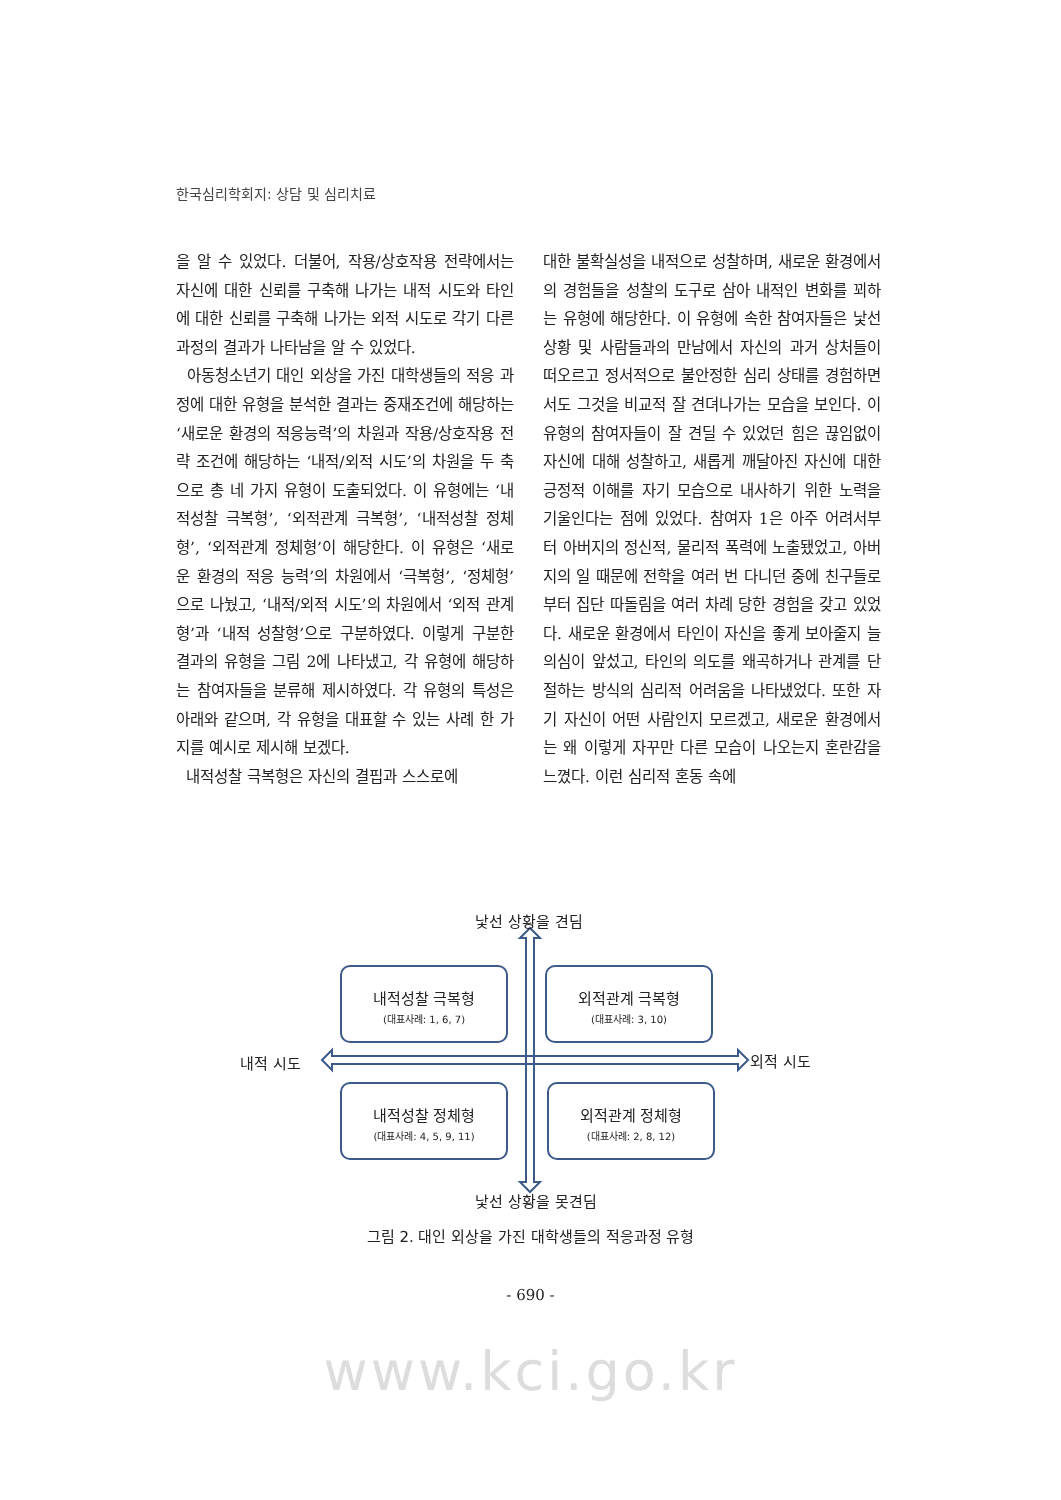한국심리학회지: 상담 및 심리치료
을 알 수 있었다. 더불어, 작용/상호작용 전략에서는 자신에 대한 신뢰를 구축해 나가는 내적 시도와 타인에 대한 신뢰를 구축해 나가는 외적 시도로 각기 다른 과정의 결과가 나타남을 알 수 있었다.
아동청소년기 대인 외상을 가진 대학생들의 적응 과정에 대한 유형을 분석한 결과는 중재조건에 해당하는 ‘새로운 환경의 적응능력’의 차원과 작용/상호작용 전략 조건에 해당하는 ‘내적/외적 시도’의 차원을 두 축으로 총 네 가지 유형이 도출되었다. 이 유형에는 ‘내적성찰 극복형’, ‘외적관계 극복형’, ‘내적성찰 정체형’, ‘외적관계 정체형’이 해당한다. 이 유형은 ‘새로운 환경의 적응 능력’의 차원에서 ‘극복형’, ‘정체형’으로 나눴고, ‘내적/외적 시도’의 차원에서 ‘외적 관계형’과 ‘내적 성찰형’으로 구분하였다. 이렇게 구분한 결과의 유형을 그림 2에 나타냈고, 각 유형에 해당하는 참여자들을 분류해 제시하였다. 각 유형의 특성은 아래와 같으며, 각 유형을 대표할 수 있는 사례 한 가지를 예시로 제시해 보겠다.
내적성찰 극복형은 자신의 결핍과 스스로에
대한 불확실성을 내적으로 성찰하며, 새로운 환경에서의 경험들을 성찰의 도구로 삼아 내적인 변화를 꾀하는 유형에 해당한다. 이 유형에 속한 참여자들은 낯선 상황 및 사람들과의 만남에서 자신의 과거 상처들이 떠오르고 정서적으로 불안정한 심리 상태를 경험하면서도 그것을 비교적 잘 견뎌나가는 모습을 보인다. 이 유형의 참여자들이 잘 견딜 수 있었던 힘은 끊임없이 자신에 대해 성찰하고, 새롭게 깨달아진 자신에 대한 긍정적 이해를 자기 모습으로 내사하기 위한 노력을 기울인다는 점에 있었다. 참여자 1은 아주 어려서부터 아버지의 정신적, 물리적 폭력에 노출됐었고, 아버지의 일 때문에 전학을 여러 번 다니던 중에 친구들로부터 집단 따돌림을 여러 차례 당한 경험을 갖고 있었다. 새로운 환경에서 타인이 자신을 좋게 보아줄지 늘 의심이 앞섰고, 타인의 의도를 왜곡하거나 관계를 단절하는 방식의 심리적 어려움을 나타냈었다. 또한 자기 자신이 어떤 사람인지 모르겠고, 새로운 환경에서는 왜 이렇게 자꾸만 다른 모습이 나오는지 혼란감을 느꼈다. 이런 심리적 혼동 속에
낯선 상황을 견딤
내적성찰 극복형
(대표사례: 1, 6, 7)
외적관계 극복형
(대표사례: 3, 10)
내적 시도 외적 시도
내적성찰 정체형
(대표사례: 4, 5, 9, 11)
외적관계 정체형
(대표사례: 2, 8, 12)
낯선 상황을 못견딤
그림 2. 대인 외상을 가진 대학생들의 적응과정 유형
- 690 -
www.kci.go.kr